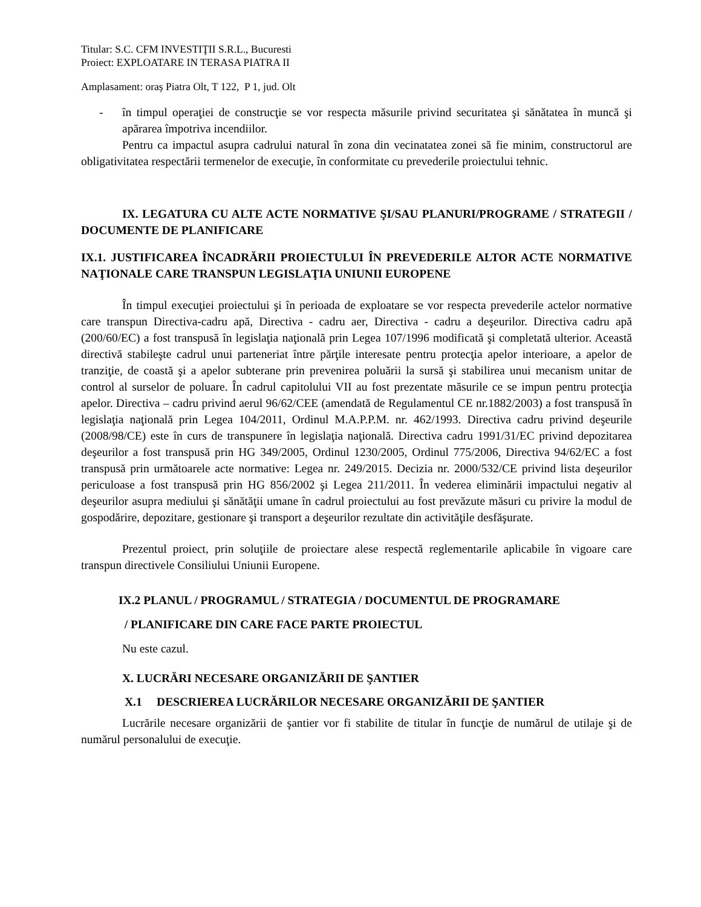Titular: S.C. CFM INVESTIŢII S.R.L., Bucuresti
Proiect: EXPLOATARE IN TERASA PIATRA II
Amplasament: oraș Piatra Olt, T 122, P 1, jud. Olt
- în timpul operaţiei de construcţie se vor respecta măsurile privind securitatea şi sănătatea în muncă şi apărarea împotriva incendiilor.
Pentru ca impactul asupra cadrului natural în zona din vecinatatea zonei să fie minim, constructorul are obligativitatea respectării termenelor de execuţie, în conformitate cu prevederile proiectului tehnic.
IX. LEGATURA CU ALTE ACTE NORMATIVE ŞI/SAU PLANURI/PROGRAME / STRATEGII / DOCUMENTE DE PLANIFICARE
IX.1. JUSTIFICAREA ÎNCADRĂRII PROIECTULUI ÎN PREVEDERILE ALTOR ACTE NORMATIVE NAŢIONALE CARE TRANSPUN LEGISLAŢIA UNIUNII EUROPENE
În timpul execuţiei proiectului şi în perioada de exploatare se vor respecta prevederile actelor normative care transpun Directiva-cadru apă, Directiva - cadru aer, Directiva - cadru a deşeurilor. Directiva cadru apă (200/60/EC) a fost transpusă în legislaţia naţională prin Legea 107/1996 modificată şi completată ulterior. Această directivă stabileşte cadrul unui parteneriat între părţile interesate pentru protecţia apelor interioare, a apelor de tranziţie, de coastă şi a apelor subterane prin prevenirea poluării la sursă şi stabilirea unui mecanism unitar de control al surselor de poluare. În cadrul capitolului VII au fost prezentate măsurile ce se impun pentru protecţia apelor. Directiva – cadru privind aerul 96/62/CEE (amendată de Regulamentul CE nr.1882/2003) a fost transpusă în legislaţia naţională prin Legea 104/2011, Ordinul M.A.P.P.M. nr. 462/1993. Directiva cadru privind deşeurile (2008/98/CE) este în curs de transpunere în legislaţia naţională. Directiva cadru 1991/31/EC privind depozitarea deşeurilor a fost transpusă prin HG 349/2005, Ordinul 1230/2005, Ordinul 775/2006, Directiva 94/62/EC a fost transpusă prin următoarele acte normative: Legea nr. 249/2015. Decizia nr. 2000/532/CE privind lista deşeurilor periculoase a fost transpusă prin HG 856/2002 şi Legea 211/2011. În vederea eliminării impactului negativ al deşeurilor asupra mediului şi sănătăţii umane în cadrul proiectului au fost prevăzute măsuri cu privire la modul de gospodărire, depozitare, gestionare şi transport a deşeurilor rezultate din activităţile desfăşurate.
Prezentul proiect, prin soluţiile de proiectare alese respectă reglementarile aplicabile în vigoare care transpun directivele Consiliului Uniunii Europene.
IX.2 PLANUL / PROGRAMUL / STRATEGIA / DOCUMENTUL DE PROGRAMARE
/ PLANIFICARE DIN CARE FACE PARTE PROIECTUL
Nu este cazul.
X. LUCRĂRI NECESARE ORGANIZĂRII DE ŞANTIER
X.1 DESCRIEREA LUCRĂRILOR NECESARE ORGANIZĂRII DE ŞANTIER
Lucrările necesare organizării de şantier vor fi stabilite de titular în funcţie de numărul de utilaje şi de numărul personalului de execuţie.